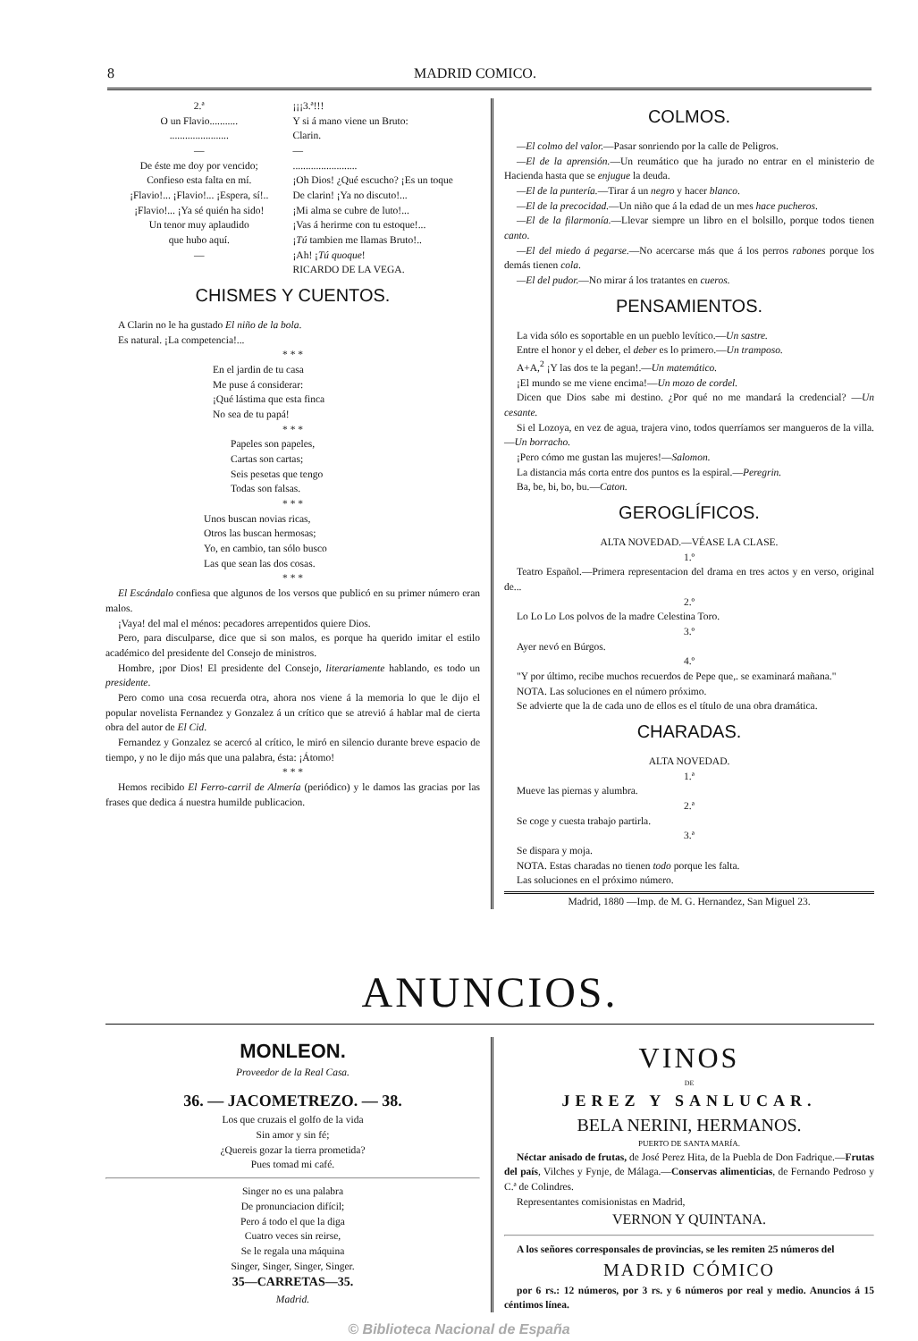8 MADRID COMICO.
2.ª
O un Flavio...........
.......................
—
De éste me doy por vencido;
Confieso esta falta en mí.
¡Flavio!... ¡Flavio!... ¡Espera, sí!..
¡Flavio!... ¡Ya sé quién ha sido!
Un tenor muy aplaudido
que hubo aquí.
—
¡¡¡3.ª!!!
Y si á mano viene un Bruto:
Clarin.
—
.........................
¡Oh Dios! ¿Qué escucho? ¡Es un toque
De clarin! ¡Ya no discuto!...
¡Mi alma se cubre de luto!...
¡Vas á herirme con tu estoque!...
¡Tú tambien me llamas Bruto!..
¡Ah! ¡Tú quoque!
RICARDO DE LA VEGA.
CHISMES Y CUENTOS.
A Clarin no le ha gustado El niño de la bola.
Es natural. ¡La competencia!...
* * *
En el jardin de tu casa
Me puse á considerar:
¡Qué lástima que esta finca
No sea de tu papá!
* * *
Papeles son papeles,
Cartas son cartas;
Seis pesetas que tengo
Todas son falsas.
* * *
Unos buscan novias ricas,
Otros las buscan hermosas;
Yo, en cambio, tan sólo busco
Las que sean las dos cosas.
* * *
El Escándalo confiesa que algunos de los versos que publicó en su primer número eran malos.
¡Vaya! del mal el ménos: pecadores arrepentidos quiere Dios.
Pero, para disculparse, dice que si son malos, es porque ha querido imitar el estilo académico del presidente del Consejo de ministros.
Hombre, ¡por Dios! El presidente del Consejo, literariamente hablando, es todo un presidente.
Pero como una cosa recuerda otra, ahora nos viene á la memoria lo que le dijo el popular novelista Fernandez y Gonzalez á un crítico que se atrevió á hablar mal de cierta obra del autor de El Cid.
Fernandez y Gonzalez se acercó al crítico, le miró en silencio durante breve espacio de tiempo, y no le dijo más que una palabra, ésta: ¡Átomo!
* * *
Hemos recibido El Ferro-carril de Almería (periódico) y le damos las gracias por las frases que dedica á nuestra humilde publicacion.
COLMOS.
—El colmo del valor.—Pasar sonriendo por la calle de Peligros.
—El de la aprensión.—Un reumático que ha jurado no entrar en el ministerio de Hacienda hasta que se enjugue la deuda.
—El de la puntería.—Tirar á un negro y hacer blanco.
—El de la precocidad.—Un niño que á la edad de un mes hace pucheros.
—El de la filarmonía.—Llevar siempre un libro en el bolsillo, porque todos tienen canto.
—El del miedo á pegarse.—No acercarse más que á los perros rabones porque los demás tienen cola.
—El del pudor.—No mirar á los tratantes en cueros.
PENSAMIENTOS.
La vida sólo es soportable en un pueblo levítico.—Un sastre.
Entre el honor y el deber, el deber es lo primero.—Un tramposo.
A+A,<sup>2</sup> ¡Y las dos te la pegan!.—Un matemático.
¡El mundo se me viene encima!—Un mozo de cordel.
Dicen que Dios sabe mi destino. ¿Por qué no me mandará la credencial? —Un cesante.
Si el Lozoya, en vez de agua, trajera vino, todos querríamos ser mangueros de la villa.—Un borracho.
¡Pero cómo me gustan las mujeres!—Salomon.
La distancia más corta entre dos puntos es la espiral.—Peregrin.
Ba, be, bi, bo, bu.—Caton.
GEROGLÍFICOS.
ALTA NOVEDAD.—VÉASE LA CLASE.
1.º
Teatro Español.—Primera representacion del drama en tres actos y en verso, original de...
2.º
Lo Lo Lo Los polvos de la madre Celestina Toro.
3.º
Ayer nevó en Búrgos.
4.º
"Y por último, recibe muchos recuerdos de Pepe que,. se examinará mañana."
NOTA. Las soluciones en el número próximo.
Se advierte que la de cada uno de ellos es el título de una obra dramática.
CHARADAS.
ALTA NOVEDAD.
1.ª
Mueve las piernas y alumbra.
2.ª
Se coge y cuesta trabajo partirla.
3.ª
Se dispara y moja.
NOTA. Estas charadas no tienen todo porque les falta.
Las soluciones en el próximo número.
Madrid, 1880 —Imp. de M. G. Hernandez, San Miguel 23.
ANUNCIOS.
MONLEON.
Proveedor de la Real Casa.
36. — JACOMETREZO. — 38.
Los que cruzais el golfo de la vida
Sin amor y sin fé;
¿Quereis gozar la tierra prometida?
Pues tomad mi café.
Singer no es una palabra
De pronunciacion difícil;
Pero á todo el que la diga
Cuatro veces sin reirse,
Se le regala una máquina
Singer, Singer, Singer, Singer.
35—CARRETAS—35.
Madrid.
VINOS
DE
JEREZ Y SANLUCAR.
BELA NERINI, HERMANOS.
PUERTO DE SANTA MARÍA.
Néctar anisado de frutas, de José Perez Hita, de la Puebla de Don Fadrique.—Frutas del país, Vilches y Fynje, de Málaga.—Conservas alimenticias, de Fernando Pedroso y C.ª de Colindres.
Representantes comisionistas en Madrid,
VERNON Y QUINTANA.
A los señores corresponsales de provincias, se les remiten 25 números del
MADRID CÓMICO
por 6 rs.: 12 números, por 3 rs. y 6 números por real y medio. Anuncios á 15 céntimos línea.
© Biblioteca Nacional de España